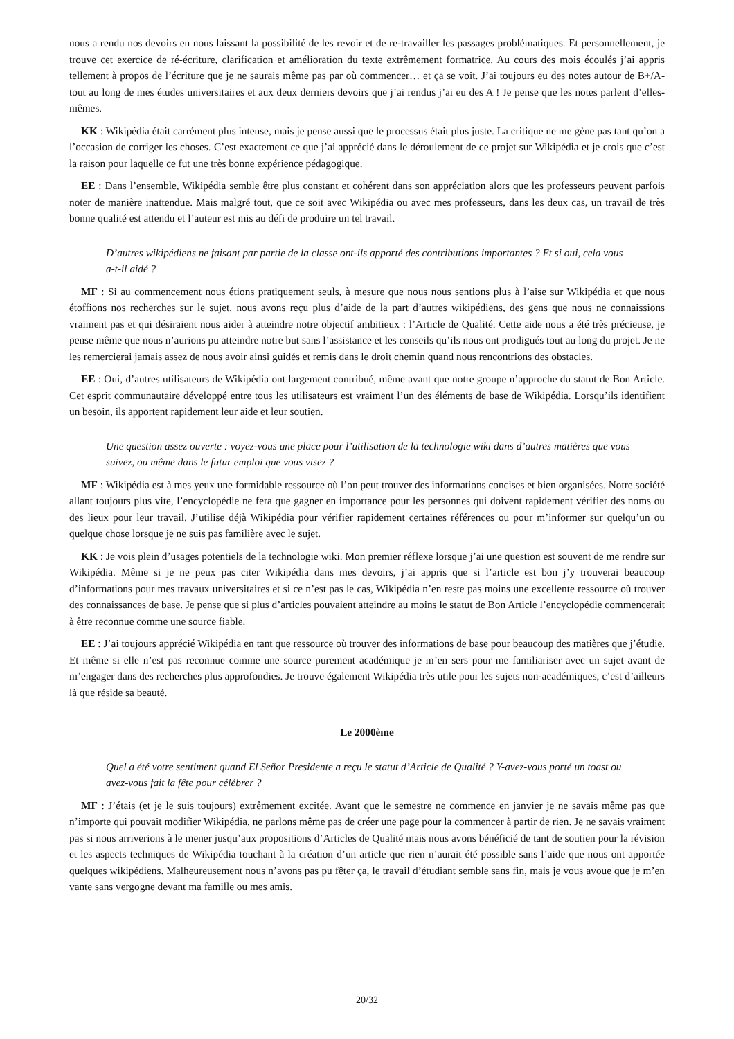nous a rendu nos devoirs en nous laissant la possibilité de les revoir et de re-travailler les passages problématiques. Et personnellement, je trouve cet exercice de ré-écriture, clarification et amélioration du texte extrêmement formatrice. Au cours des mois écoulés j’ai appris tellement à propos de l’écriture que je ne saurais même pas par où commencer… et ça se voit. J’ai toujours eu des notes autour de B+/A- tout au long de mes études universitaires et aux deux derniers devoirs que j’ai rendus j’ai eu des A ! Je pense que les notes parlent d’elles-mêmes.
KK : Wikipédia était carrément plus intense, mais je pense aussi que le processus était plus juste. La critique ne me gène pas tant qu’on a l’occasion de corriger les choses. C’est exactement ce que j’ai apprécié dans le déroulement de ce projet sur Wikipédia et je crois que c’est la raison pour laquelle ce fut une très bonne expérience pédagogique.
EE : Dans l’ensemble, Wikipédia semble être plus constant et cohérent dans son appréciation alors que les professeurs peuvent parfois noter de manière inattendue. Mais malgré tout, que ce soit avec Wikipédia ou avec mes professeurs, dans les deux cas, un travail de très bonne qualité est attendu et l’auteur est mis au défi de produire un tel travail.
D’autres wikipédiens ne faisant par partie de la classe ont-ils apporté des contributions importantes ? Et si oui, cela vous a-t-il aidé ?
MF : Si au commencement nous étions pratiquement seuls, à mesure que nous nous sentions plus à l’aise sur Wikipédia et que nous étoffions nos recherches sur le sujet, nous avons reçu plus d’aide de la part d’autres wikipédiens, des gens que nous ne connaissions vraiment pas et qui désiraient nous aider à atteindre notre objectif ambitieux : l’Article de Qualité. Cette aide nous a été très précieuse, je pense même que nous n’aurions pu atteindre notre but sans l’assistance et les conseils qu’ils nous ont prodigués tout au long du projet. Je ne les remercierai jamais assez de nous avoir ainsi guidés et remis dans le droit chemin quand nous rencontrions des obstacles.
EE : Oui, d’autres utilisateurs de Wikipédia ont largement contribué, même avant que notre groupe n’approche du statut de Bon Article. Cet esprit communautaire développé entre tous les utilisateurs est vraiment l’un des éléments de base de Wikipédia. Lorsqu’ils identifient un besoin, ils apportent rapidement leur aide et leur soutien.
Une question assez ouverte : voyez-vous une place pour l’utilisation de la technologie wiki dans d’autres matières que vous suivez, ou même dans le futur emploi que vous visez ?
MF : Wikipédia est à mes yeux une formidable ressource où l’on peut trouver des informations concises et bien organisées. Notre société allant toujours plus vite, l’encyclopédie ne fera que gagner en importance pour les personnes qui doivent rapidement vérifier des noms ou des lieux pour leur travail. J’utilise déjà Wikipédia pour vérifier rapidement certaines références ou pour m’informer sur quelqu’un ou quelque chose lorsque je ne suis pas familière avec le sujet.
KK : Je vois plein d’usages potentiels de la technologie wiki. Mon premier réflexe lorsque j’ai une question est souvent de me rendre sur Wikipédia. Même si je ne peux pas citer Wikipédia dans mes devoirs, j’ai appris que si l’article est bon j’y trouverai beaucoup d’informations pour mes travaux universitaires et si ce n’est pas le cas, Wikipédia n’en reste pas moins une excellente ressource où trouver des connaissances de base. Je pense que si plus d’articles pouvaient atteindre au moins le statut de Bon Article l’encyclopédie commencerait à être reconnue comme une source fiable.
EE : J’ai toujours apprécié Wikipédia en tant que ressource où trouver des informations de base pour beaucoup des matières que j’étudie. Et même si elle n’est pas reconnue comme une source purement académique je m’en sers pour me familiariser avec un sujet avant de m’engager dans des recherches plus approfondies. Je trouve également Wikipédia très utile pour les sujets non-académiques, c’est d’ailleurs là que réside sa beauté.
Le 2000ème
Quel a été votre sentiment quand El Señor Presidente a reçu le statut d’Article de Qualité ? Y-avez-vous porté un toast ou avez-vous fait la fête pour célébrer ?
MF : J’étais (et je le suis toujours) extrêmement excitée. Avant que le semestre ne commence en janvier je ne savais même pas que n’importe qui pouvait modifier Wikipédia, ne parlons même pas de créer une page pour la commencer à partir de rien. Je ne savais vraiment pas si nous arriverions à le mener jusqu’aux propositions d’Articles de Qualité mais nous avons bénéficié de tant de soutien pour la révision et les aspects techniques de Wikipédia touchant à la création d’un article que rien n’aurait été possible sans l’aide que nous ont apportée quelques wikipédiens. Malheureusement nous n’avons pas pu fêter ça, le travail d’étudiant semble sans fin, mais je vous avoue que je m’en vante sans vergogne devant ma famille ou mes amis.
20/32